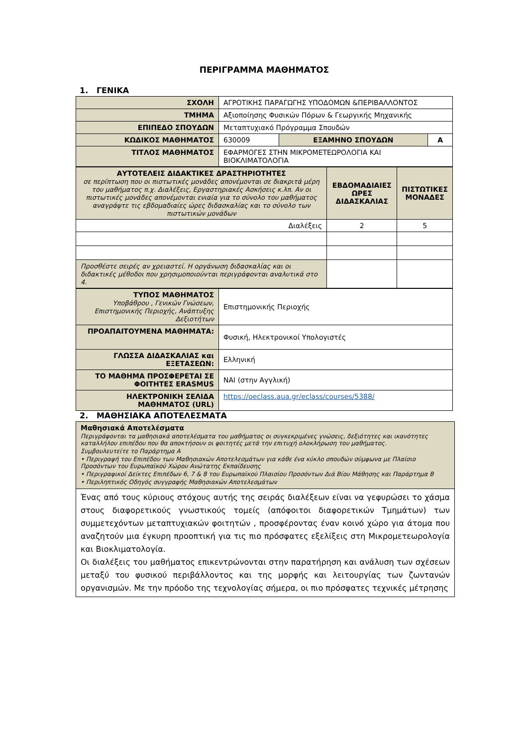ΠΕΡΙΓΡΑΜΜΑ ΜΑΘΗΜΑΤΟΣ
1. ΓΕΝΙΚΑ
| ΣΧΟΛΗ | ΑΓΡΟΤΙΚΗΣ ΠΑΡΑΓΩΓΗΣ ΥΠΟΔΟΜΩΝ &ΠΕΡΙΒΑΛΛΟΝΤΟΣ | | |
| ΤΜΗΜΑ | Αξιοποίησης Φυσικών Πόρων & Γεωργικής Μηχανικής | | |
| ΕΠΙΠΕΔΟ ΣΠΟΥΔΩΝ | Μεταπτυχιακό Πρόγραμμα Σπουδών | | |
| ΚΩΔΙΚΟΣ ΜΑΘΗΜΑΤΟΣ | 630009 | ΕΞΑΜΗΝΟ ΣΠΟΥΔΩΝ | Α |
| ΤΙΤΛΟΣ ΜΑΘΗΜΑΤΟΣ | ΕΦΑΡΜΟΓΕΣ ΣΤΗΝ ΜΙΚΡΟΜΕΤΕΩΡΟΛΟΓΙΑ ΚΑΙ ΒΙΟΚΛΙΜΑΤΟΛΟΓΙΑ | | |
| ΑΥΤΟΤΕΛΕΙΣ ΔΙΔΑΚΤΙΚΕΣ ΔΡΑΣΤΗΡΙΟΤΗΤΕΣ σε περίπτωση που οι πιστωτικές μονάδες απονέμονται σε διακριτά μέρη του μαθήματος π.χ. Διαλέξεις, Εργαστηριακές Ασκήσεις κ.λπ. Αν οι πιστωτικές μονάδες απονέμονται ενιαία για το σύνολο του μαθήματος αναγράψτε τις εβδομαδιαίες ώρες διδασκαλίας και το σύνολο των πιστωτικών μονάδων | ΕΒΔΟΜΑΔΙΑΙΕΣ ΩΡΕΣ ΔΙΔΑΣΚΑΛΙΑΣ | ΠΙΣΤΩΤΙΚΕΣ ΜΟΝΑΔΕΣ |
| Διαλέξεις | 2 | 5 |
| Προσθέστε σειρές αν χρειαστεί. Η οργάνωση διδασκαλίας και οι διδακτικές μέθοδοι που χρησιμοποιούνται περιγράφονται αναλυτικά στο 4. | | |
| ΤΥΠΟΣ ΜΑΘΗΜΑΤΟΣ Υποβάθρου , Γενικών Γνώσεων, Επιστημονικής Περιοχής, Ανάπτυξης Δεξιοτήτων | Επιστημονικής Περιοχής |
| ΠΡΟΑΠΑΙΤΟΥΜΕΝΑ ΜΑΘΗΜΑΤΑ: | Φυσική, Ηλεκτρονικοί Υπολογιστές |
| ΓΛΩΣΣΑ ΔΙΔΑΣΚΑΛΙΑΣ και ΕΞΕΤΑΣΕΩΝ: | Ελληνική |
| ΤΟ ΜΑΘΗΜΑ ΠΡΟΣΦΕΡΕΤΑΙ ΣΕ ΦΟΙΤΗΤΕΣ ERASMUS | ΝΑΙ (στην Αγγλική) |
| ΗΛΕΚΤΡΟΝΙΚΗ ΣΕΛΙΔΑ ΜΑΘΗΜΑΤΟΣ (URL) | https://oeclass.aua.gr/eclass/courses/5388/ |
2. ΜΑΘΗΣΙΑΚΑ ΑΠΟΤΕΛΕΣΜΑΤΑ
| Μαθησιακά Αποτελέσματα Περιγράφονται τα μαθησιακά αποτελέσματα του μαθήματος οι συγκεκριμένες γνώσεις, δεξιότητες και ικανότητες καταλλήλου επιπέδου που θα αποκτήσουν οι φοιτητές μετά την επιτυχή ολοκλήρωση του μαθήματος. Συμβουλευτείτε το Παράρτημα Α • Περιγραφή του Επιπέδου των Μαθησιακών Αποτελεσμάτων για κάθε ένα κύκλο σπουδών σύμφωνα με Πλαίσιο Προσόντων του Ευρωπαϊκού Χώρου Ανώτατης Εκπαίδευσης • Περιγραφικοί Δείκτες Επιπέδων 6, 7 & 8 του Ευρωπαϊκού Πλαισίου Προσόντων Διά Βίου Μάθησης και Παράρτημα Β • Περιληπτικός Οδηγός συγγραφής Μαθησιακών Αποτελεσμάτων |
| Ένας από τους κύριους στόχους αυτής της σειράς διαλέξεων είναι να γεφυρώσει το χάσμα στους διαφορετικούς γνωστικούς τομείς (απόφοιτοι διαφορετικών Τμημάτων) των συμμετεχόντων μεταπτυχιακών φοιτητών , προσφέροντας έναν κοινό χώρο για άτομα που αναζητούν μια έγκυρη προοπτική για τις πιο πρόσφατες εξελίξεις στη Μικρομετεωρολογία και Βιοκλιματολογία. Οι διαλέξεις του μαθήματος επικεντρώνονται στην παρατήρηση και ανάλυση των σχέσεων μεταξύ του φυσικού περιβάλλοντος και της μορφής και λειτουργίας των ζωντανών οργανισμών. Με την πρόοδο της τεχνολογίας σήμερα, οι πιο πρόσφατες τεχνικές μέτρησης |